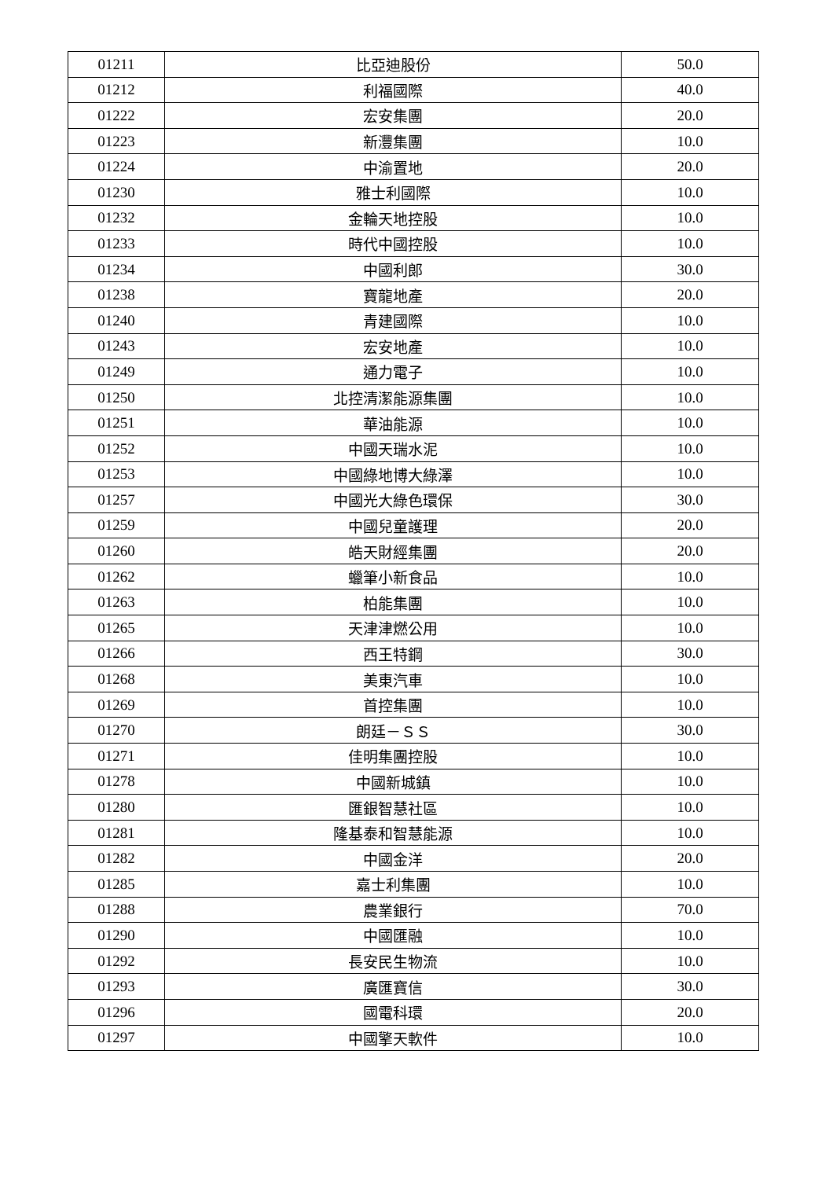| 01211 | 比亞迪股份 | 50.0 |
| 01212 | 利福國際 | 40.0 |
| 01222 | 宏安集團 | 20.0 |
| 01223 | 新灃集團 | 10.0 |
| 01224 | 中渝置地 | 20.0 |
| 01230 | 雅士利國際 | 10.0 |
| 01232 | 金輪天地控股 | 10.0 |
| 01233 | 時代中國控股 | 10.0 |
| 01234 | 中國利郎 | 30.0 |
| 01238 | 寶龍地產 | 20.0 |
| 01240 | 青建國際 | 10.0 |
| 01243 | 宏安地產 | 10.0 |
| 01249 | 通力電子 | 10.0 |
| 01250 | 北控清潔能源集團 | 10.0 |
| 01251 | 華油能源 | 10.0 |
| 01252 | 中國天瑞水泥 | 10.0 |
| 01253 | 中國綠地博大綠澤 | 10.0 |
| 01257 | 中國光大綠色環保 | 30.0 |
| 01259 | 中國兒童護理 | 20.0 |
| 01260 | 皓天財經集團 | 20.0 |
| 01262 | 蠟筆小新食品 | 10.0 |
| 01263 | 柏能集團 | 10.0 |
| 01265 | 天津津燃公用 | 10.0 |
| 01266 | 西王特鋼 | 30.0 |
| 01268 | 美東汽車 | 10.0 |
| 01269 | 首控集團 | 10.0 |
| 01270 | 朗廷－ＳＳ | 30.0 |
| 01271 | 佳明集團控股 | 10.0 |
| 01278 | 中國新城鎮 | 10.0 |
| 01280 | 匯銀智慧社區 | 10.0 |
| 01281 | 隆基泰和智慧能源 | 10.0 |
| 01282 | 中國金洋 | 20.0 |
| 01285 | 嘉士利集團 | 10.0 |
| 01288 | 農業銀行 | 70.0 |
| 01290 | 中國匯融 | 10.0 |
| 01292 | 長安民生物流 | 10.0 |
| 01293 | 廣匯寶信 | 30.0 |
| 01296 | 國電科環 | 20.0 |
| 01297 | 中國擎天軟件 | 10.0 |